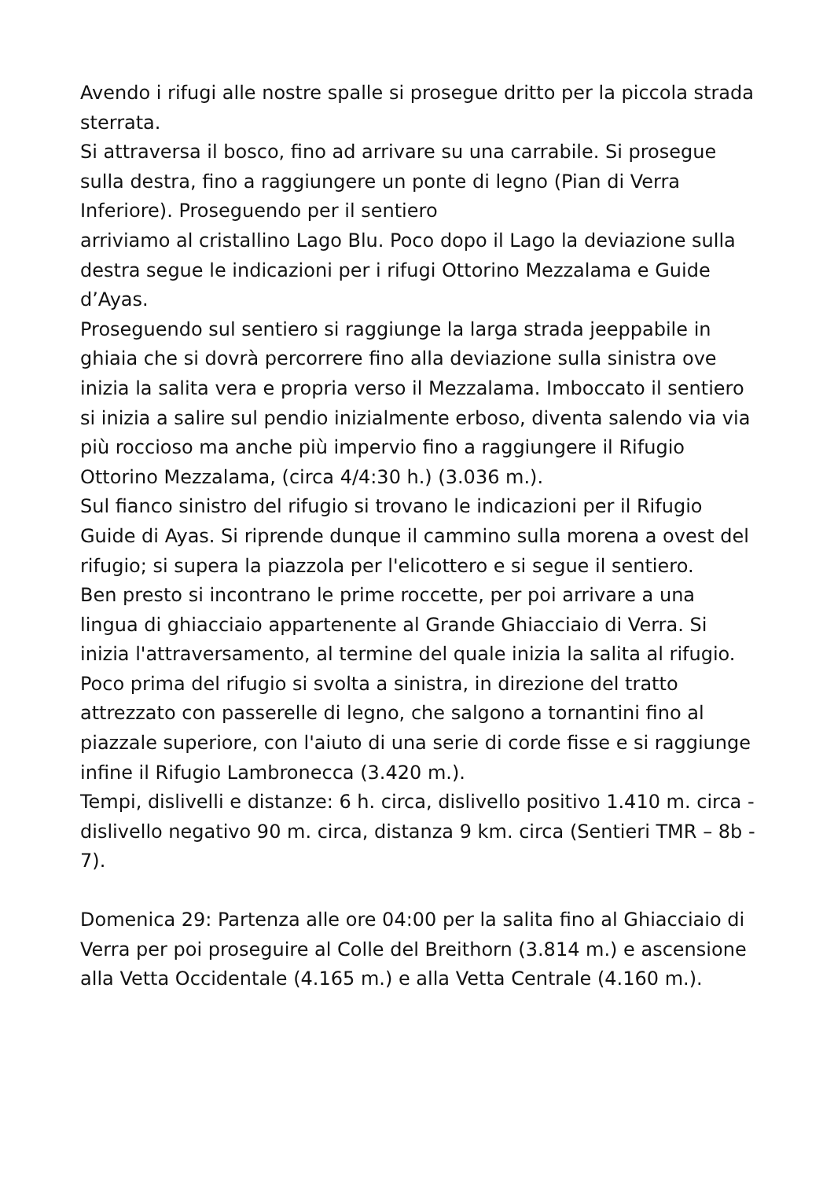Avendo i rifugi alle nostre spalle si prosegue dritto per la piccola strada sterrata.
Si attraversa il bosco, fino ad arrivare su una carrabile. Si prosegue sulla destra, fino a raggiungere un ponte di legno (Pian di Verra Inferiore). Proseguendo per il sentiero
arriviamo al cristallino Lago Blu. Poco dopo il Lago la deviazione sulla destra segue le indicazioni per i rifugi Ottorino Mezzalama e Guide d’Ayas.
Proseguendo sul sentiero si raggiunge la larga strada jeeppabile in ghiaia che si dovrà percorrere fino alla deviazione sulla sinistra ove inizia la salita vera e propria verso il Mezzalama. Imboccato il sentiero si inizia a salire sul pendio inizialmente erboso, diventa salendo via via più roccioso ma anche più impervio fino a raggiungere il Rifugio Ottorino Mezzalama, (circa 4/4:30 h.) (3.036 m.).
Sul fianco sinistro del rifugio si trovano le indicazioni per il Rifugio Guide di Ayas. Si riprende dunque il cammino sulla morena a ovest del rifugio; si supera la piazzola per l'elicottero e si segue il sentiero.
Ben presto si incontrano le prime roccette, per poi arrivare a una lingua di ghiacciaio appartenente al Grande Ghiacciaio di Verra. Si inizia l'attraversamento, al termine del quale inizia la salita al rifugio. Poco prima del rifugio si svolta a sinistra, in direzione del tratto attrezzato con passerelle di legno, che salgono a tornantini fino al piazzale superiore, con l'aiuto di una serie di corde fisse e si raggiunge infine il Rifugio Lambronecca (3.420 m.).
Tempi, dislivelli e distanze: 6 h. circa, dislivello positivo 1.410 m. circa - dislivello negativo 90 m. circa, distanza 9 km. circa (Sentieri TMR – 8b - 7).
Domenica 29: Partenza alle ore 04:00 per la salita fino al Ghiacciaio di Verra per poi proseguire al Colle del Breithorn (3.814 m.) e ascensione alla Vetta Occidentale (4.165 m.) e alla Vetta Centrale (4.160 m.).